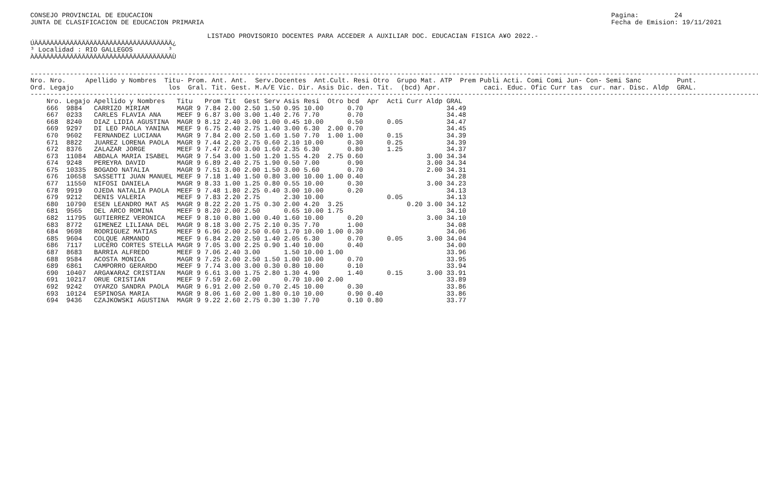CONSEJO PROVINCIAL DE EDUCACION
JUNTA DE CLASIFICACION DE EDUCACION PRIMARIA
Pagina:         24
Fecha de Emision: 19/11/2021
LISTADO PROVISORIO DOCENTES PARA ACCEDER A AUXILIAR DOC. EDUCACIàN FISICA A¥O 2022.-
ÚÄÄÄÄÄÄÄÄÄÄÄÄÄÄÄÄÄÄÄÄÄÄÄÄÄÄÄÄÄÄÄÄÄÄÄ¿
³ Localidad : RIO GALLEGOS         ³
ÀÄÄÄÄÄÄÄÄÄÄÄÄÄÄÄÄÄÄÄÄÄÄÄÄÄÄÄÄÄÄÄÄÄÄÄÙ
-----------------------------------------------------------------------------------------------------------------------------------------------------------------------------------------
Nro. Nro.     Apellido y Nombres  Titu- Prom. Ant. Ant.  Serv.Docentes  Ant.Cult. Resi Otro  Grupo Mat. ATP  Prem Publi Acti. Comi Comi Jun- Con- Semi Sanc         Punt.
Ord. Legajo                        los  Gral. Tit. Gest. M.A/E Vic. Dir. Asis Dic. den. Tit.  (bcd) Apr.           caci. Educ. Ofic Curr tas  cur. nar. Disc. Aldp  GRAL.
-----------------------------------------------------------------------------------------------------------------------------------------------------------------------------------------
| Nro. | Legajo | Apellido y Nombres | Titu | | Prom | Tit | Gest | Serv | Asis | Resi | Otro | bcd | Apr | Acti | Curr | Aldp | GRAL |
| --- | --- | --- | --- | --- | --- | --- | --- | --- | --- | --- | --- | --- | --- | --- | --- | --- | --- |
| 666 | 9884 | CARRIZO MIRIAM | MAGR | 9 | 7.84 | 2.00 | 2.50 | 1.50 | 0.95 | 10.00 | | 0.70 | | | | | 34.49 |
| 667 | 0233 | CARLES FLAVIA ANA | MEEF | 9 | 6.87 | 3.00 | 3.00 | 1.40 | 2.76 | 7.70 | | 0.70 | | | | | 34.48 |
| 668 | 8240 | DIAZ LIDIA AGUSTINA | MAGR | 9 | 8.12 | 2.40 | 3.00 | 1.00 | 0.45 | 10.00 | | 0.50 | | 0.05 | | | 34.47 |
| 669 | 9297 | DI LEO PAOLA YANINA | MEEF | 9 | 6.75 | 2.40 | 2.75 | 1.40 | 3.00 | 6.30 | 2.00 | 0.70 | | | | | 34.45 |
| 670 | 9602 | FERNANDEZ LUCIANA | MAGR | 9 | 7.84 | 2.00 | 2.50 | 1.60 | 1.50 | 7.70 | 1.00 | 1.00 | | 0.15 | | | 34.39 |
| 671 | 8822 | JUAREZ LORENA PAOLA | MAGR | 9 | 7.44 | 2.20 | 2.75 | 0.60 | 2.10 | 10.00 | | 0.30 | | 0.25 | | | 34.39 |
| 672 | 8376 | ZALAZAR JORGE | MEEF | 9 | 7.47 | 2.60 | 3.00 | 1.60 | 2.35 | 6.30 | | 0.80 | | 1.25 | | | 34.37 |
| 673 | 11084 | ABDALA MARIA ISABEL | MAGR | 9 | 7.54 | 3.00 | 1.50 | 1.20 | 1.55 | 4.20 | 2.75 | 0.60 | | | | 3.00 | 34.34 |
| 674 | 9248 | PEREYRA DAVID | MAGR | 9 | 6.89 | 2.40 | 2.75 | 1.90 | 0.50 | 7.00 | | 0.90 | | | | 3.00 | 34.34 |
| 675 | 10335 | BOGADO NATALIA | MAGR | 9 | 7.51 | 3.00 | 2.00 | 1.50 | 3.00 | 5.60 | | 0.70 | | | | 2.00 | 34.31 |
| 676 | 10658 | SASSETTI JUAN MANUEL | MEEF | 9 | 7.18 | 1.40 | 1.50 | 0.80 | 3.00 | 10.00 | 1.00 | 0.40 | | | | | 34.28 |
| 677 | 11550 | NIFOSI DANIELA | MAGR | 9 | 8.33 | 1.00 | 1.25 | 0.80 | 0.55 | 10.00 | | 0.30 | | | | 3.00 | 34.23 |
| 678 | 9919 | OJEDA NATALIA PAOLA | MEEF | 9 | 7.48 | 1.80 | 2.25 | 0.40 | 3.00 | 10.00 | | 0.20 | | | | | 34.13 |
| 679 | 9212 | DENIS VALERIA | MEEF | 9 | 7.83 | 2.20 | 2.75 | | 2.30 | 10.00 | | | | 0.05 | | | 34.13 |
| 680 | 10790 | ESEN LEANDRO MAT AS | MAGR | 9 | 8.22 | 2.20 | 1.75 | 0.30 | 2.00 | 4.20 | 3.25 | | | | 0.20 | 3.00 | 34.12 |
| 681 | 9565 | DEL ARCO ROMINA | MEEF | 9 | 8.20 | 2.00 | 2.50 | | 0.65 | 10.00 | 1.75 | | | | | | 34.10 |
| 682 | 11795 | GUTIERREZ VERONICA | MEEF | 9 | 8.10 | 0.80 | 1.00 | 0.40 | 1.60 | 10.00 | | 0.20 | | | | 3.00 | 34.10 |
| 683 | 8772 | GIMENEZ LILIANA DEL | MAGR | 9 | 8.18 | 3.00 | 2.75 | 2.10 | 0.35 | 7.70 | | 1.00 | | | | | 34.08 |
| 684 | 9698 | RODRIGUEZ MATIAS | MEEF | 9 | 6.96 | 2.00 | 2.50 | 0.60 | 1.70 | 10.00 | 1.00 | 0.30 | | | | | 34.06 |
| 685 | 9604 | COLQUE ARMANDO | MEEF | 9 | 6.84 | 2.20 | 2.50 | 1.40 | 2.05 | 6.30 | | 0.70 | | 0.05 | | 3.00 | 34.04 |
| 686 | 7117 | LUCERO CORTES STELLA | MAGR | 9 | 7.05 | 3.00 | 2.25 | 0.90 | 1.40 | 10.00 | | 0.40 | | | | | 34.00 |
| 687 | 8683 | BARRIA ALFREDO | MEEF | 9 | 7.06 | 2.40 | 3.00 | | 1.50 | 10.00 | 1.00 | | | | | | 33.96 |
| 688 | 9584 | ACOSTA MONICA | MAGR | 9 | 7.25 | 2.00 | 2.50 | 1.50 | 1.00 | 10.00 | | 0.70 | | | | | 33.95 |
| 689 | 6861 | CAMPORRO GERARDO | MEEF | 9 | 7.74 | 3.00 | 3.00 | 0.30 | 0.80 | 10.00 | | 0.10 | | | | | 33.94 |
| 690 | 10407 | ARGA¥ARAZ CRISTIAN | MAGR | 9 | 6.61 | 3.00 | 1.75 | 2.80 | 1.30 | 4.90 | | 1.40 | | 0.15 | | 3.00 | 33.91 |
| 691 | 10217 | ORUE CRISTIAN | MEEF | 9 | 7.59 | 2.60 | 2.00 | | 0.70 | 10.00 | 2.00 | | | | | | 33.89 |
| 692 | 9242 | OYARZO SANDRA PAOLA | MAGR | 9 | 6.91 | 2.00 | 2.50 | 0.70 | 2.45 | 10.00 | | 0.30 | | | | | 33.86 |
| 693 | 10124 | ESPINOSA MARIA | MAGR | 9 | 8.06 | 1.60 | 2.00 | 1.80 | 0.10 | 10.00 | | 0.90 | 0.40 | | | | 33.86 |
| 694 | 9436 | CZAJKOWSKI AGUSTINA | MAGR | 9 | 9.22 | 2.60 | 2.75 | 0.30 | 1.30 | 7.70 | | 0.10 | 0.80 | | | | 33.77 |